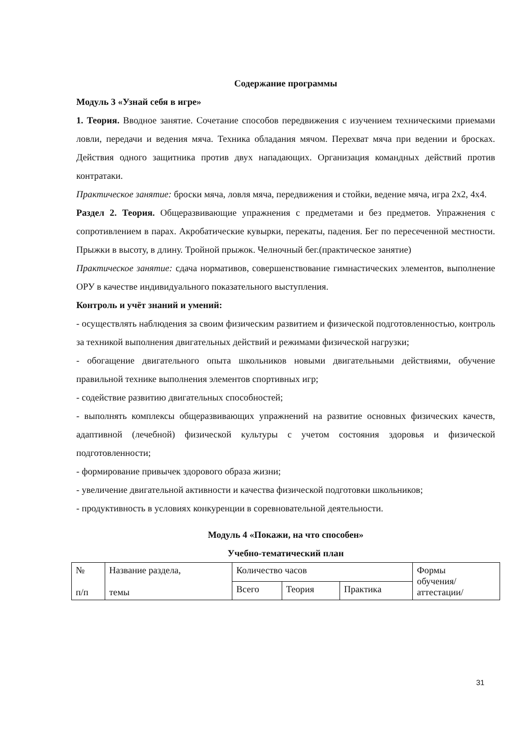Содержание программы
Модуль 3 «Узнай себя в игре»
1. Теория. Вводное занятие. Сочетание способов передвижения с изучением техническими приемами ловли, передачи и ведения мяча. Техника обладания мячом. Перехват мяча при ведении и бросках. Действия одного защитника против двух нападающих. Организация командных действий против контратаки.
Практическое занятие: броски мяча, ловля мяча, передвижения и стойки, ведение мяча, игра 2x2, 4x4.
Раздел 2. Теория. Общеразвивающие упражнения с предметами и без предметов. Упражнения с сопротивлением в парах. Акробатические кувырки, перекаты, падения. Бег по пересеченной местности. Прыжки в высоту, в длину. Тройной прыжок. Челночный бег.(практическое занятие)
Практическое занятие: сдача нормативов, совершенствование гимнастических элементов, выполнение ОРУ в качестве индивидуального показательного выступления.
Контроль и учёт знаний и умений:
- осуществлять наблюдения за своим физическим развитием и физической подготовленностью, контроль за техникой выполнения двигательных действий и режимами физической нагрузки;
- обогащение двигательного опыта школьников новыми двигательными действиями, обучение правильной технике выполнения элементов спортивных игр;
- содействие развитию двигательных способностей;
- выполнять комплексы общеразвивающих упражнений на развитие основных физических качеств, адаптивной (лечебной) физической культуры с учетом состояния здоровья и физической подготовленности;
- формирование привычек здорового образа жизни;
- увеличение двигательной активности и качества физической подготовки школьников;
- продуктивность в условиях конкуренции в соревновательной деятельности.
Модуль 4 «Покажи, на что способен»
Учебно-тематический план
| № п/п | Название раздела, темы | Количество часов | | | Формы обучения/ аттестации/ |
| | | Всего | Теория | Практика | |
31